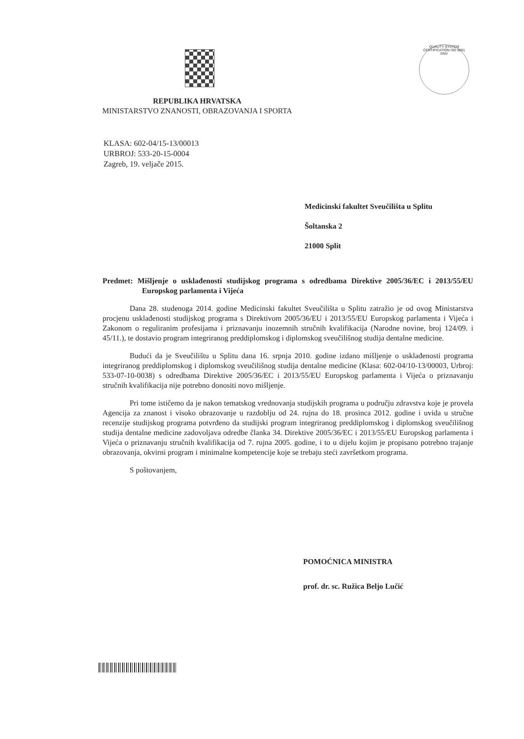QUALITY SYSTEM CERTIFICATION ISO 9001 DNV
REPUBLIKA HRVATSKA
MINISTARSTVO ZNANOSTI, OBRAZOVANJA I SPORTA
KLASA: 602-04/15-13/00013
URBROJ: 533-20-15-0004
Zagreb, 19. veljače 2015.
Medicinski fakultet Sveučilišta u Splitu
Šoltanska 2
21000 Split
Predmet: Mišljenje o usklađenosti studijskog programa s odredbama Direktive 2005/36/EC i 2013/55/EU Europskog parlamenta i Vijeća
Dana 28. studenoga 2014. godine Medicinski fakultet Sveučilišta u Splitu zatražio je od ovog Ministarstva procjenu usklađenosti studijskog programa s Direktivom 2005/36/EU i 2013/55/EU Europskog parlamenta i Vijeća i Zakonom o reguliranim profesijama i priznavanju inozemnih stručnih kvalifikacija (Narodne novine, broj 124/09. i 45/11.), te dostavio program integriranog preddiplomskog i diplomskog sveučilišnog studija dentalne medicine.
Budući da je Sveučilištu u Splitu dana 16. srpnja 2010. godine izdano mišljenje o usklađenosti programa integriranog preddiplomskog i diplomskog sveučilišnog studija dentalne medicine (Klasa: 602-04/10-13/00003, Urbroj: 533-07-10-0038) s odredbama Direktive 2005/36/EC i 2013/55/EU Europskog parlamenta i Vijeća o priznavanju stručnih kvalifikacija nije potrebno donositi novo mišljenje.
Pri tome ističemo da je nakon tematskog vrednovanja studijskih programa u području zdravstva koje je provela Agencija za znanost i visoko obrazovanje u razdoblju od 24. rujna do 18. prosinca 2012. godine i uvida u stručne recenzije studijskog programa potvrđeno da studijski program integriranog preddiplomskog i diplomskog sveučilišnog studija dentalne medicine zadovoljava odredbe članka 34. Direktive 2005/36/EC i 2013/55/EU Europskog parlamenta i Vijeća o priznavanju stručnih kvalifikacija od 7. rujna 2005. godine, i to u dijelu kojim je propisano potrebno trajanje obrazovanja, okvirni program i minimalne kompetencije koje se trebaju steći završetkom programa.
S poštovanjem,
POMOĆNICA MINISTRA
prof. dr. sc. Ružica Beljo Lučić